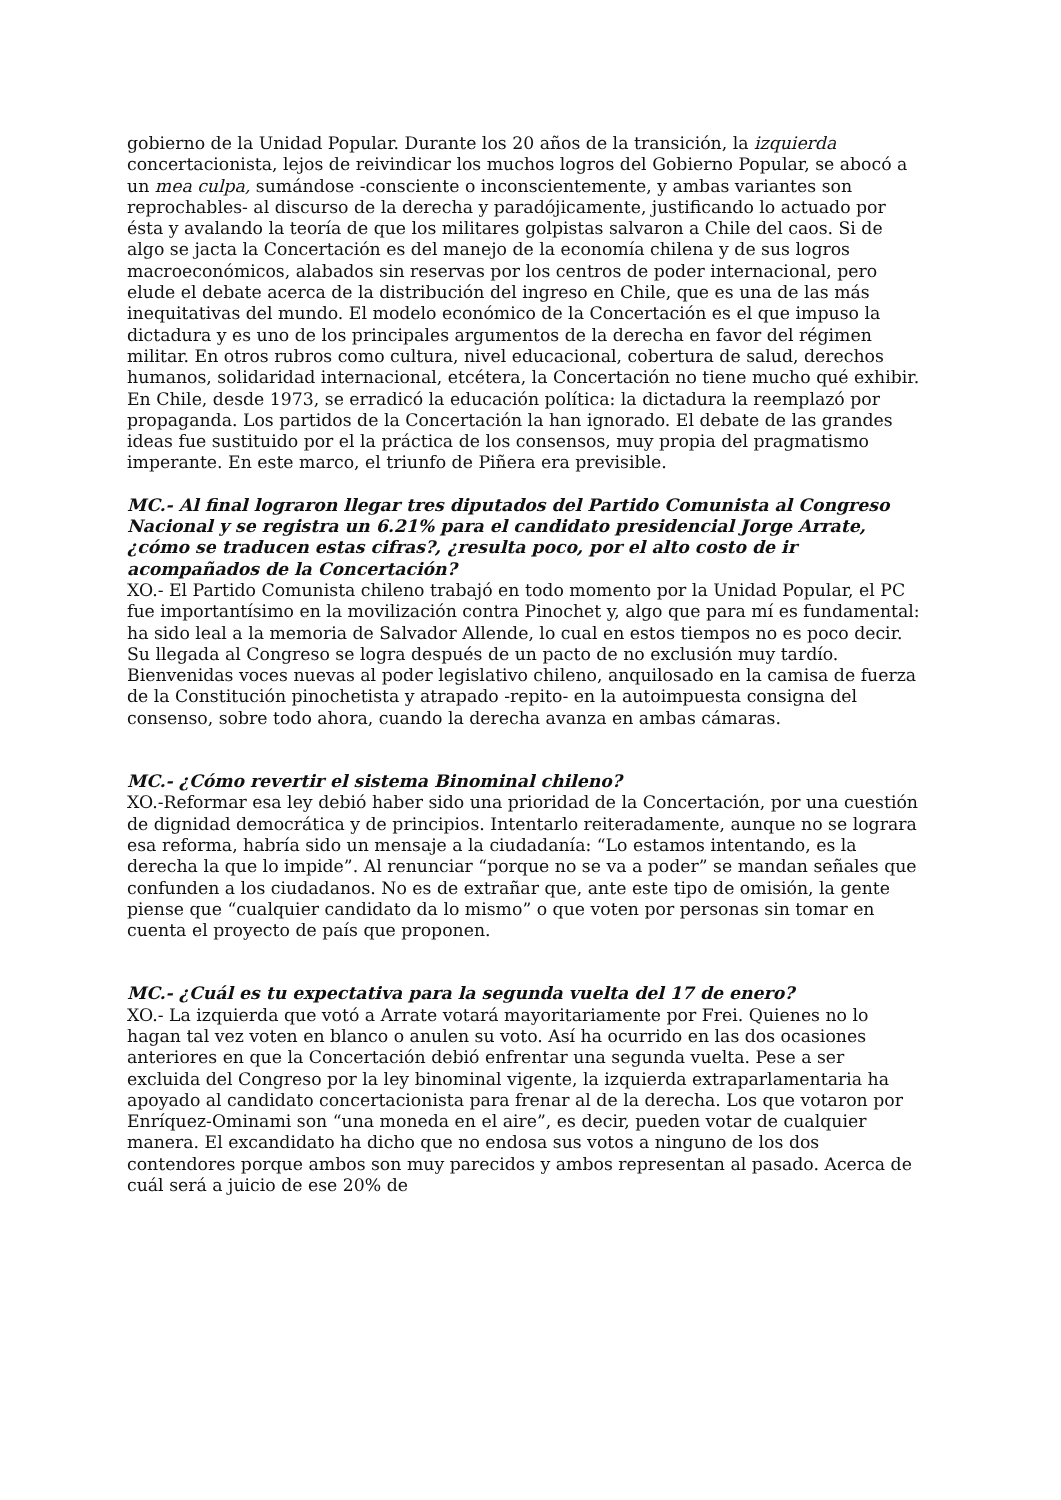gobierno de la Unidad Popular. Durante los 20 años de la transición, la izquierda concertacionista, lejos de reivindicar los muchos logros del Gobierno Popular, se abocó a un mea culpa, sumándose -consciente o inconscientemente, y ambas variantes son reprochables- al discurso de la derecha y paradójicamente, justificando lo actuado por ésta y avalando la teoría de que los militares golpistas salvaron a Chile del caos. Si de algo se jacta la Concertación es del manejo de la economía chilena y de sus logros macroeconómicos, alabados sin reservas por los centros de poder internacional, pero elude el debate acerca de la distribución del ingreso en Chile, que es una de las más inequitativas del mundo. El modelo económico de la Concertación es el que impuso la dictadura y es uno de los principales argumentos de la derecha en favor del régimen militar. En otros rubros como cultura, nivel educacional, cobertura de salud, derechos humanos, solidaridad internacional, etcétera, la Concertación no tiene mucho qué exhibir. En Chile, desde 1973, se erradicó la educación política: la dictadura la reemplazó por propaganda. Los partidos de la Concertación la han ignorado. El debate de las grandes ideas fue sustituido por el la práctica de los consensos, muy propia del pragmatismo imperante. En este marco, el triunfo de Piñera era previsible.
MC.- Al final lograron llegar tres diputados del Partido Comunista al Congreso Nacional y se registra un 6.21% para el candidato presidencial Jorge Arrate, ¿cómo se traducen estas cifras?, ¿resulta poco, por el alto costo de ir acompañados de la Concertación?
XO.- El Partido Comunista chileno trabajó en todo momento por la Unidad Popular, el PC fue importantísimo en la movilización contra Pinochet y, algo que para mí es fundamental: ha sido leal a la memoria de Salvador Allende, lo cual en estos tiempos no es poco decir. Su llegada al Congreso se logra después de un pacto de no exclusión muy tardío. Bienvenidas voces nuevas al poder legislativo chileno, anquilosado en la camisa de fuerza de la Constitución pinochetista y atrapado -repito- en la autoimpuesta consigna del consenso, sobre todo ahora, cuando la derecha avanza en ambas cámaras.
MC.- ¿Cómo revertir el sistema Binominal chileno?
XO.-Reformar esa ley debió haber sido una prioridad de la Concertación, por una cuestión de dignidad democrática y de principios. Intentarlo reiteradamente, aunque no se lograra esa reforma, habría sido un mensaje a la ciudadanía: “Lo estamos intentando, es la derecha la que lo impide”. Al renunciar “porque no se va a poder” se mandan señales que confunden a los ciudadanos. No es de extrañar que, ante este tipo de omisión, la gente piense que “cualquier candidato da lo mismo” o que voten por personas sin tomar en cuenta el proyecto de país que proponen.
MC.- ¿Cuál es tu expectativa para la segunda vuelta del 17 de enero?
XO.- La izquierda que votó a Arrate votará mayoritariamente por Frei. Quienes no lo hagan tal vez voten en blanco o anulen su voto. Así ha ocurrido en las dos ocasiones anteriores en que la Concertación debió enfrentar una segunda vuelta. Pese a ser excluida del Congreso por la ley binominal vigente, la izquierda extraparlamentaria ha apoyado al candidato concertacionista para frenar al de la derecha. Los que votaron por Enríquez-Ominami son “una moneda en el aire”, es decir, pueden votar de cualquier manera. El excandidato ha dicho que no endosa sus votos a ninguno de los dos contendores porque ambos son muy parecidos y ambos representan al pasado. Acerca de cuál será a juicio de ese 20% de